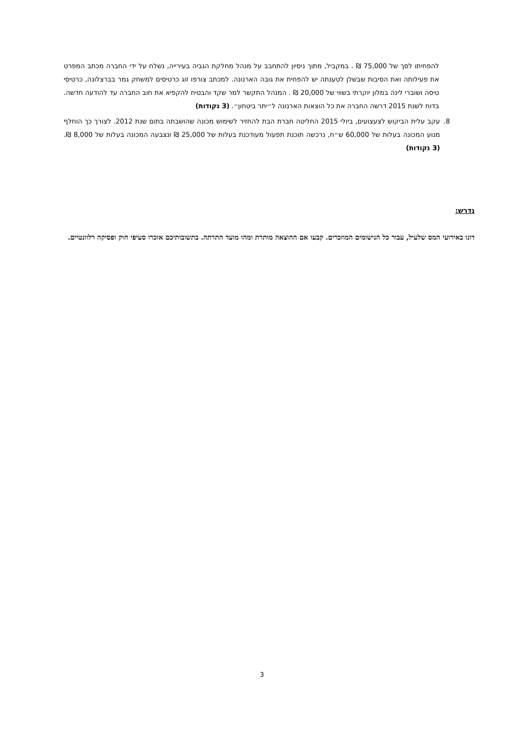להפחיתו לסך של 75,000 ₪ . במקביל, מתוך ניסיון להתחבב על מנהל מחלקת הגביה בעירייה, נשלח על ידי החברה מכתב המפרט את פעילותה ואת הסיבות שבשלן לטענתה יש להפחית את גובה הארנונה. למכתב צורפו זוג כרטיסים למשחק גמר בברצלונה, כרטיסי טיסה ושוברי לינה במלון יוקרתי בשווי של 20,000 ₪ . המנהל התקשר למר שקד והבטיח להקפיא את חוב החברה עד להודעה חדשה. בדוח לשנת 2015 דרשה החברה את כל הוצאות הארנונה ל״יתר ביטחון״. (3 נקודות)
8. עקב עלית הביקוש לצעצועים, ביולי 2015 החליטה חברת הבת להחזיר לשימוש מכונה שהושבתה בתום שנת 2012. לצורך כך הוחלף מנוע המכונה בעלות של 60,000 ש״ח, נרכשה תוכנת תפעול מעודכנת בעלות של 25,000 ₪ ונצבעה המכונה בעלות של 8,000 ₪. (3 נקודות)
נדרש:
דונו באירועי המס שלעיל, עבור כל הנישומים המוזכרים. קבעו אם ההוצאה מותרת ומהו מועד התרתה. בתשובותיכם אזכרו סעיפי חוק ופסיקה רלוונטיים.
3